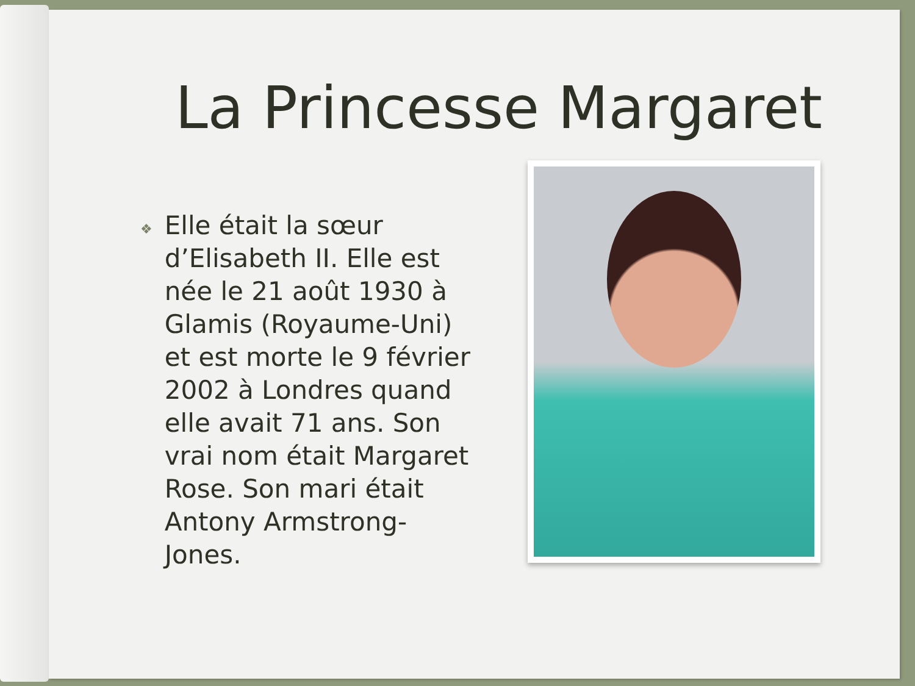La Princesse Margaret
❖
Elle était la sœur d’Elisabeth II. Elle est née le 21 août 1930 à Glamis (Royaume-Uni) et est morte le 9 février 2002 à Londres quand elle avait 71 ans. Son vrai nom était Margaret Rose. Son mari était Antony Armstrong-Jones.